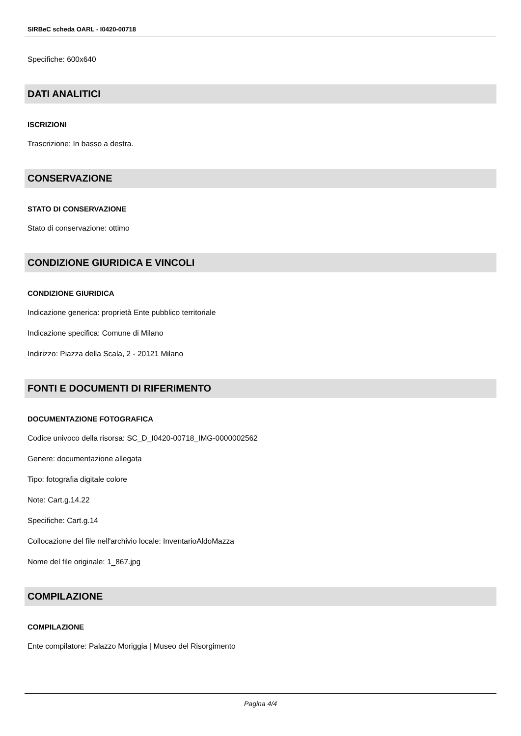SIRBeC scheda OARL - I0420-00718
Specifiche: 600x640
DATI ANALITICI
ISCRIZIONI
Trascrizione: In basso a destra.
CONSERVAZIONE
STATO DI CONSERVAZIONE
Stato di conservazione: ottimo
CONDIZIONE GIURIDICA E VINCOLI
CONDIZIONE GIURIDICA
Indicazione generica: proprietà Ente pubblico territoriale
Indicazione specifica: Comune di Milano
Indirizzo: Piazza della Scala, 2 - 20121 Milano
FONTI E DOCUMENTI DI RIFERIMENTO
DOCUMENTAZIONE FOTOGRAFICA
Codice univoco della risorsa: SC_D_I0420-00718_IMG-0000002562
Genere: documentazione allegata
Tipo: fotografia digitale colore
Note: Cart.g.14.22
Specifiche: Cart.g.14
Collocazione del file nell'archivio locale: InventarioAldoMazza
Nome del file originale: 1_867.jpg
COMPILAZIONE
COMPILAZIONE
Ente compilatore: Palazzo Moriggia | Museo del Risorgimento
Pagina 4/4